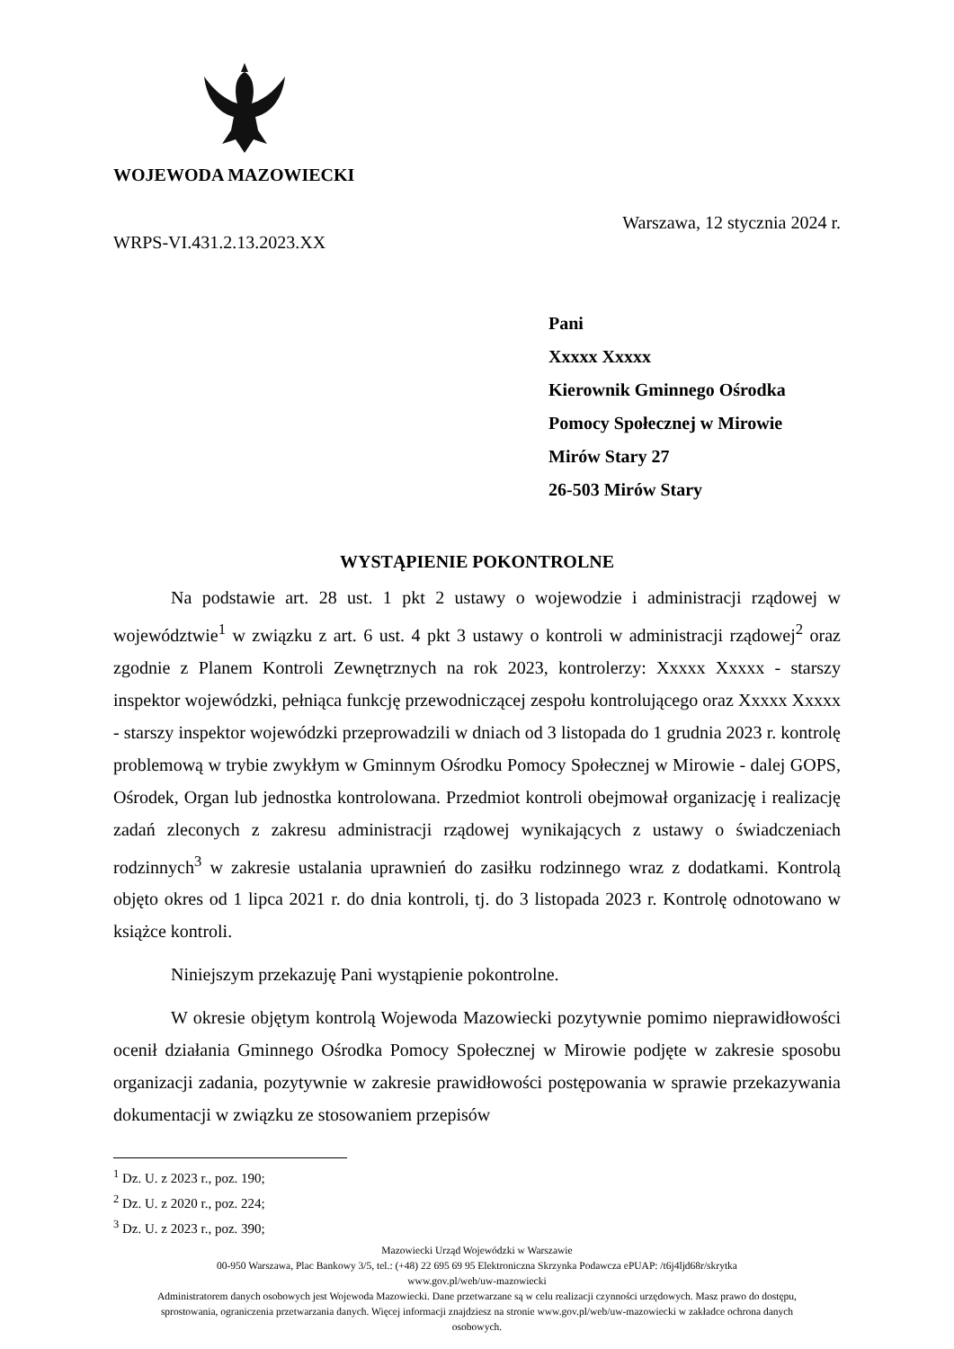WOJEWODA MAZOWIECKI
WRPS-VI.431.2.13.2023.XX Warszawa, 12 stycznia 2024 r.
Pani
Xxxxx Xxxxx
Kierownik Gminnego Ośrodka
Pomocy Społecznej w Mirowie
Mirów Stary 27
26-503 Mirów Stary
WYSTĄPIENIE POKONTROLNE
Na podstawie art. 28 ust. 1 pkt 2 ustawy o wojewodzie i administracji rządowej w województwie<sup>1</sup> w związku z art. 6 ust. 4 pkt 3 ustawy o kontroli w administracji rządowej<sup>2</sup> oraz zgodnie z Planem Kontroli Zewnętrznych na rok 2023, kontrolerzy: Xxxxx Xxxxx - starszy inspektor wojewódzki, pełniąca funkcję przewodniczącej zespołu kontrolującego oraz Xxxxx Xxxxx - starszy inspektor wojewódzki przeprowadzili w dniach od 3 listopada do 1 grudnia 2023 r. kontrolę problemową w trybie zwykłym w Gminnym Ośrodku Pomocy Społecznej w Mirowie - dalej GOPS, Ośrodek, Organ lub jednostka kontrolowana. Przedmiot kontroli obejmował organizację i realizację zadań zleconych z zakresu administracji rządowej wynikających z ustawy o świadczeniach rodzinnych<sup>3</sup> w zakresie ustalania uprawnień do zasiłku rodzinnego wraz z dodatkami. Kontrolą objęto okres od 1 lipca 2021 r. do dnia kontroli, tj. do 3 listopada 2023 r. Kontrolę odnotowano w książce kontroli.
Niniejszym przekazuję Pani wystąpienie pokontrolne.
W okresie objętym kontrolą Wojewoda Mazowiecki pozytywnie pomimo nieprawidłowości ocenił działania Gminnego Ośrodka Pomocy Społecznej w Mirowie podjęte w zakresie sposobu organizacji zadania, pozytywnie w zakresie prawidłowości postępowania w sprawie przekazywania dokumentacji w związku ze stosowaniem przepisów
<sup>1</sup> Dz. U. z 2023 r., poz. 190;
<sup>2</sup> Dz. U. z 2020 r., poz. 224;
<sup>3</sup> Dz. U. z 2023 r., poz. 390;
Mazowiecki Urząd Wojewódzki w Warszawie
00-950 Warszawa, Plac Bankowy 3/5, tel.: (+48) 22 695 69 95 Elektroniczna Skrzynka Podawcza ePUAP: /t6j4ljd68r/skrytka
www.gov.pl/web/uw-mazowiecki
Administratorem danych osobowych jest Wojewoda Mazowiecki. Dane przetwarzane są w celu realizacji czynności urzędowych. Masz prawo do dostępu,
sprostowania, ograniczenia przetwarzania danych. Więcej informacji znajdziesz na stronie www.gov.pl/web/uw-mazowiecki w zakładce ochrona danych
osobowych.